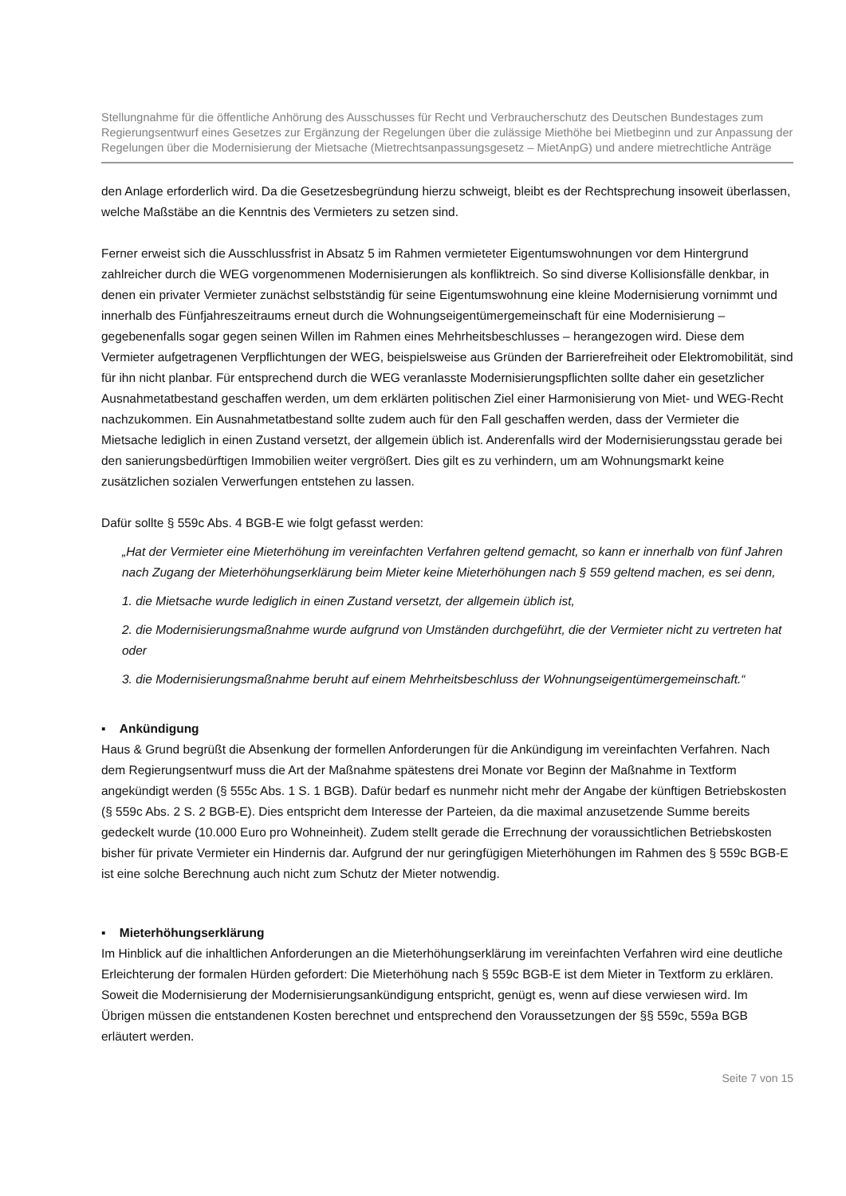Stellungnahme für die öffentliche Anhörung des Ausschusses für Recht und Verbraucherschutz des Deutschen Bundestages zum Regierungsentwurf eines Gesetzes zur Ergänzung der Regelungen über die zulässige Miethöhe bei Mietbeginn und zur Anpassung der Regelungen über die Modernisierung der Mietsache (Mietrechtsanpassungsgesetz – MietAnpG) und andere mietrechtliche Anträge
den Anlage erforderlich wird. Da die Gesetzesbegründung hierzu schweigt, bleibt es der Rechtsprechung insoweit überlassen, welche Maßstäbe an die Kenntnis des Vermieters zu setzen sind.
Ferner erweist sich die Ausschlussfrist in Absatz 5 im Rahmen vermieteter Eigentumswohnungen vor dem Hintergrund zahlreicher durch die WEG vorgenommenen Modernisierungen als konfliktreich. So sind diverse Kollisionsfälle denkbar, in denen ein privater Vermieter zunächst selbstständig für seine Eigentumswohnung eine kleine Modernisierung vornimmt und innerhalb des Fünfjahreszeitraums erneut durch die Wohnungseigentümergemeinschaft für eine Modernisierung – gegebenenfalls sogar gegen seinen Willen im Rahmen eines Mehrheitsbeschlusses – herangezogen wird. Diese dem Vermieter aufgetragenen Verpflichtungen der WEG, beispielsweise aus Gründen der Barrierefreiheit oder Elektromobilität, sind für ihn nicht planbar. Für entsprechend durch die WEG veranlasste Modernisierungspflichten sollte daher ein gesetzlicher Ausnahmetatbestand geschaffen werden, um dem erklärten politischen Ziel einer Harmonisierung von Miet- und WEG-Recht nachzukommen. Ein Ausnahmetatbestand sollte zudem auch für den Fall geschaffen werden, dass der Vermieter die Mietsache lediglich in einen Zustand versetzt, der allgemein üblich ist. Anderenfalls wird der Modernisierungsstau gerade bei den sanierungsbedürftigen Immobilien weiter vergrößert. Dies gilt es zu verhindern, um am Wohnungsmarkt keine zusätzlichen sozialen Verwerfungen entstehen zu lassen.
Dafür sollte § 559c Abs. 4 BGB-E wie folgt gefasst werden:
„Hat der Vermieter eine Mieterhöhung im vereinfachten Verfahren geltend gemacht, so kann er innerhalb von fünf Jahren nach Zugang der Mieterhöhungserklärung beim Mieter keine Mieterhöhungen nach § 559 geltend machen, es sei denn,
1. die Mietsache wurde lediglich in einen Zustand versetzt, der allgemein üblich ist,
2. die Modernisierungsmaßnahme wurde aufgrund von Umständen durchgeführt, die der Vermieter nicht zu vertreten hat oder
3. die Modernisierungsmaßnahme beruht auf einem Mehrheitsbeschluss der Wohnungseigentümergemeinschaft.“
▪ Ankündigung
Haus & Grund begrüßt die Absenkung der formellen Anforderungen für die Ankündigung im vereinfachten Verfahren. Nach dem Regierungsentwurf muss die Art der Maßnahme spätestens drei Monate vor Beginn der Maßnahme in Textform angekündigt werden (§ 555c Abs. 1 S. 1 BGB). Dafür bedarf es nunmehr nicht mehr der Angabe der künftigen Betriebskosten (§ 559c Abs. 2 S. 2 BGB-E). Dies entspricht dem Interesse der Parteien, da die maximal anzusetzende Summe bereits gedeckelt wurde (10.000 Euro pro Wohneinheit). Zudem stellt gerade die Errechnung der voraussichtlichen Betriebskosten bisher für private Vermieter ein Hindernis dar. Aufgrund der nur geringfügigen Mieterhöhungen im Rahmen des § 559c BGB-E ist eine solche Berechnung auch nicht zum Schutz der Mieter notwendig.
▪ Mieterhöhungserklärung
Im Hinblick auf die inhaltlichen Anforderungen an die Mieterhöhungserklärung im vereinfachten Verfahren wird eine deutliche Erleichterung der formalen Hürden gefordert: Die Mieterhöhung nach § 559c BGB-E ist dem Mieter in Textform zu erklären. Soweit die Modernisierung der Modernisierungsankündigung entspricht, genügt es, wenn auf diese verwiesen wird. Im Übrigen müssen die entstandenen Kosten berechnet und entsprechend den Voraussetzungen der §§ 559c, 559a BGB erläutert werden.
Seite 7 von 15